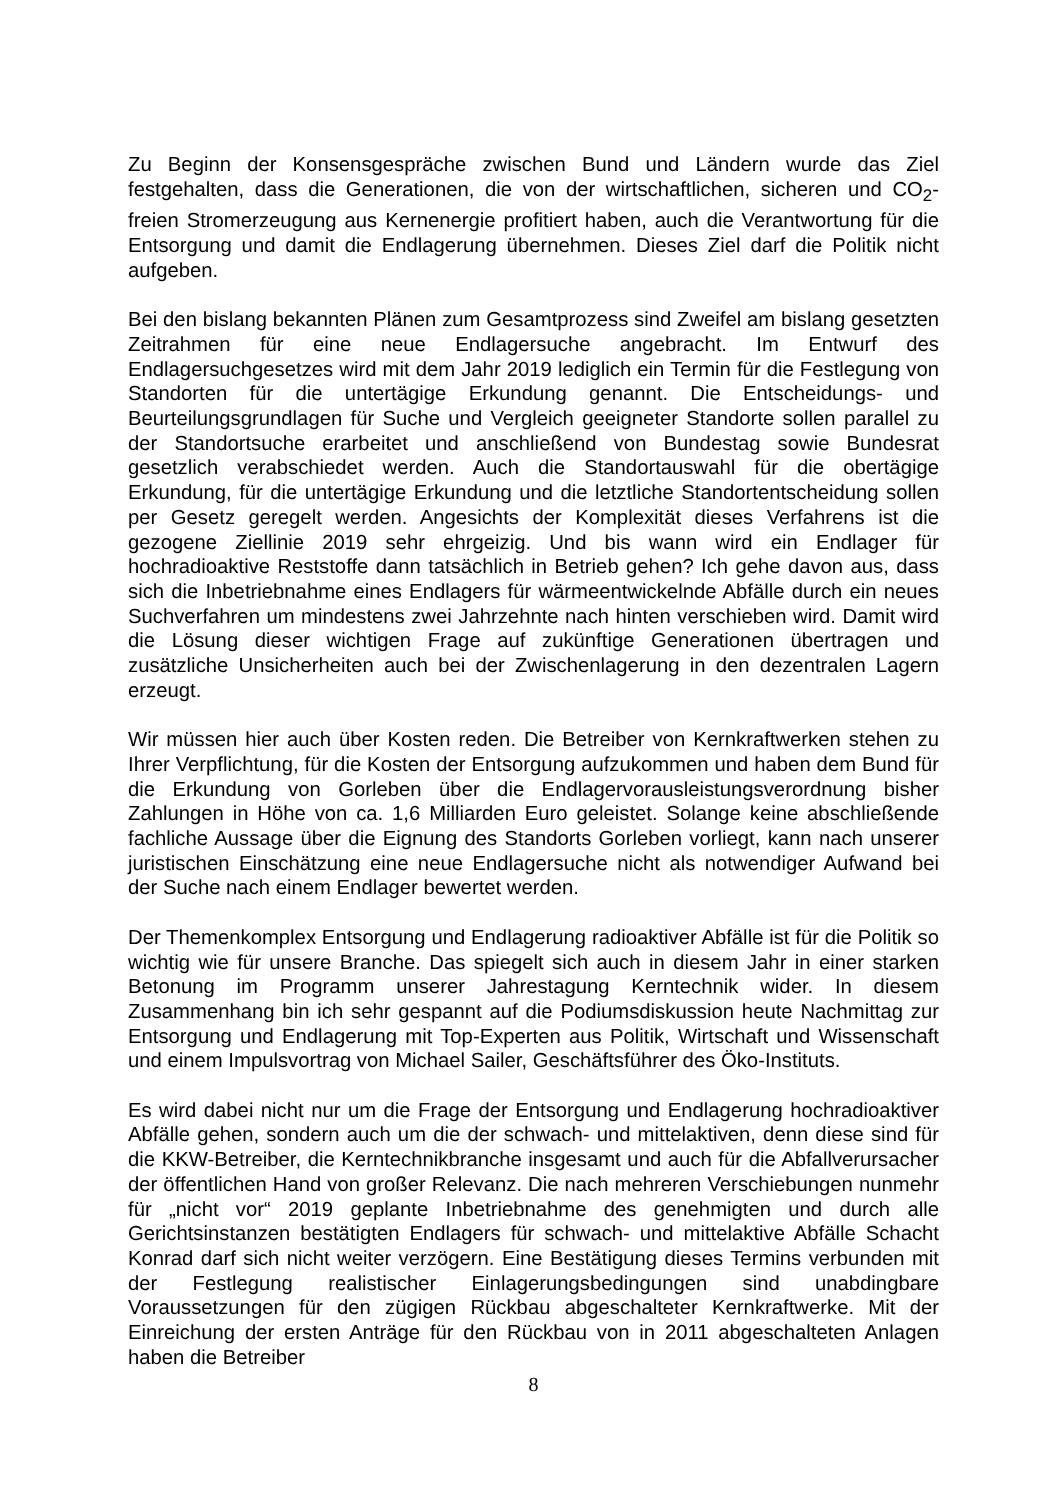Zu Beginn der Konsensgespräche zwischen Bund und Ländern wurde das Ziel festgehalten, dass die Generationen, die von der wirtschaftlichen, sicheren und CO<sub>2</sub>-freien Stromerzeugung aus Kernenergie profitiert haben, auch die Verantwortung für die Entsorgung und damit die Endlagerung übernehmen. Dieses Ziel darf die Politik nicht aufgeben.
Bei den bislang bekannten Plänen zum Gesamtprozess sind Zweifel am bislang gesetzten Zeitrahmen für eine neue Endlagersuche angebracht. Im Entwurf des Endlagersuchgesetzes wird mit dem Jahr 2019 lediglich ein Termin für die Festlegung von Standorten für die untertägige Erkundung genannt. Die Entscheidungs- und Beurteilungsgrundlagen für Suche und Vergleich geeigneter Standorte sollen parallel zu der Standortsuche erarbeitet und anschließend von Bundestag sowie Bundesrat gesetzlich verabschiedet werden. Auch die Standortauswahl für die obertägige Erkundung, für die untertägige Erkundung und die letztliche Standortentscheidung sollen per Gesetz geregelt werden. Angesichts der Komplexität dieses Verfahrens ist die gezogene Ziellinie 2019 sehr ehrgeizig. Und bis wann wird ein Endlager für hochradioaktive Reststoffe dann tatsächlich in Betrieb gehen? Ich gehe davon aus, dass sich die Inbetriebnahme eines Endlagers für wärmeentwickelnde Abfälle durch ein neues Suchverfahren um mindestens zwei Jahrzehnte nach hinten verschieben wird. Damit wird die Lösung dieser wichtigen Frage auf zukünftige Generationen übertragen und zusätzliche Unsicherheiten auch bei der Zwischenlagerung in den dezentralen Lagern erzeugt.
Wir müssen hier auch über Kosten reden. Die Betreiber von Kernkraftwerken stehen zu Ihrer Verpflichtung, für die Kosten der Entsorgung aufzukommen und haben dem Bund für die Erkundung von Gorleben über die Endlagervorausleistungsverordnung bisher Zahlungen in Höhe von ca. 1,6 Milliarden Euro geleistet. Solange keine abschließende fachliche Aussage über die Eignung des Standorts Gorleben vorliegt, kann nach unserer juristischen Einschätzung eine neue Endlagersuche nicht als notwendiger Aufwand bei der Suche nach einem Endlager bewertet werden.
Der Themenkomplex Entsorgung und Endlagerung radioaktiver Abfälle ist für die Politik so wichtig wie für unsere Branche. Das spiegelt sich auch in diesem Jahr in einer starken Betonung im Programm unserer Jahrestagung Kerntechnik wider. In diesem Zusammenhang bin ich sehr gespannt auf die Podiumsdiskussion heute Nachmittag zur Entsorgung und Endlagerung mit Top-Experten aus Politik, Wirtschaft und Wissenschaft und einem Impulsvortrag von Michael Sailer, Geschäftsführer des Öko-Instituts.
Es wird dabei nicht nur um die Frage der Entsorgung und Endlagerung hochradioaktiver Abfälle gehen, sondern auch um die der schwach- und mittelaktiven, denn diese sind für die KKW-Betreiber, die Kerntechnikbranche insgesamt und auch für die Abfallverursacher der öffentlichen Hand von großer Relevanz. Die nach mehreren Verschiebungen nunmehr für „nicht vor“ 2019 geplante Inbetriebnahme des genehmigten und durch alle Gerichtsinstanzen bestätigten Endlagers für schwach- und mittelaktive Abfälle Schacht Konrad darf sich nicht weiter verzögern. Eine Bestätigung dieses Termins verbunden mit der Festlegung realistischer Einlagerungsbedingungen sind unabdingbare Voraussetzungen für den zügigen Rückbau abgeschalteter Kernkraftwerke. Mit der Einreichung der ersten Anträge für den Rückbau von in 2011 abgeschalteten Anlagen haben die Betreiber
8